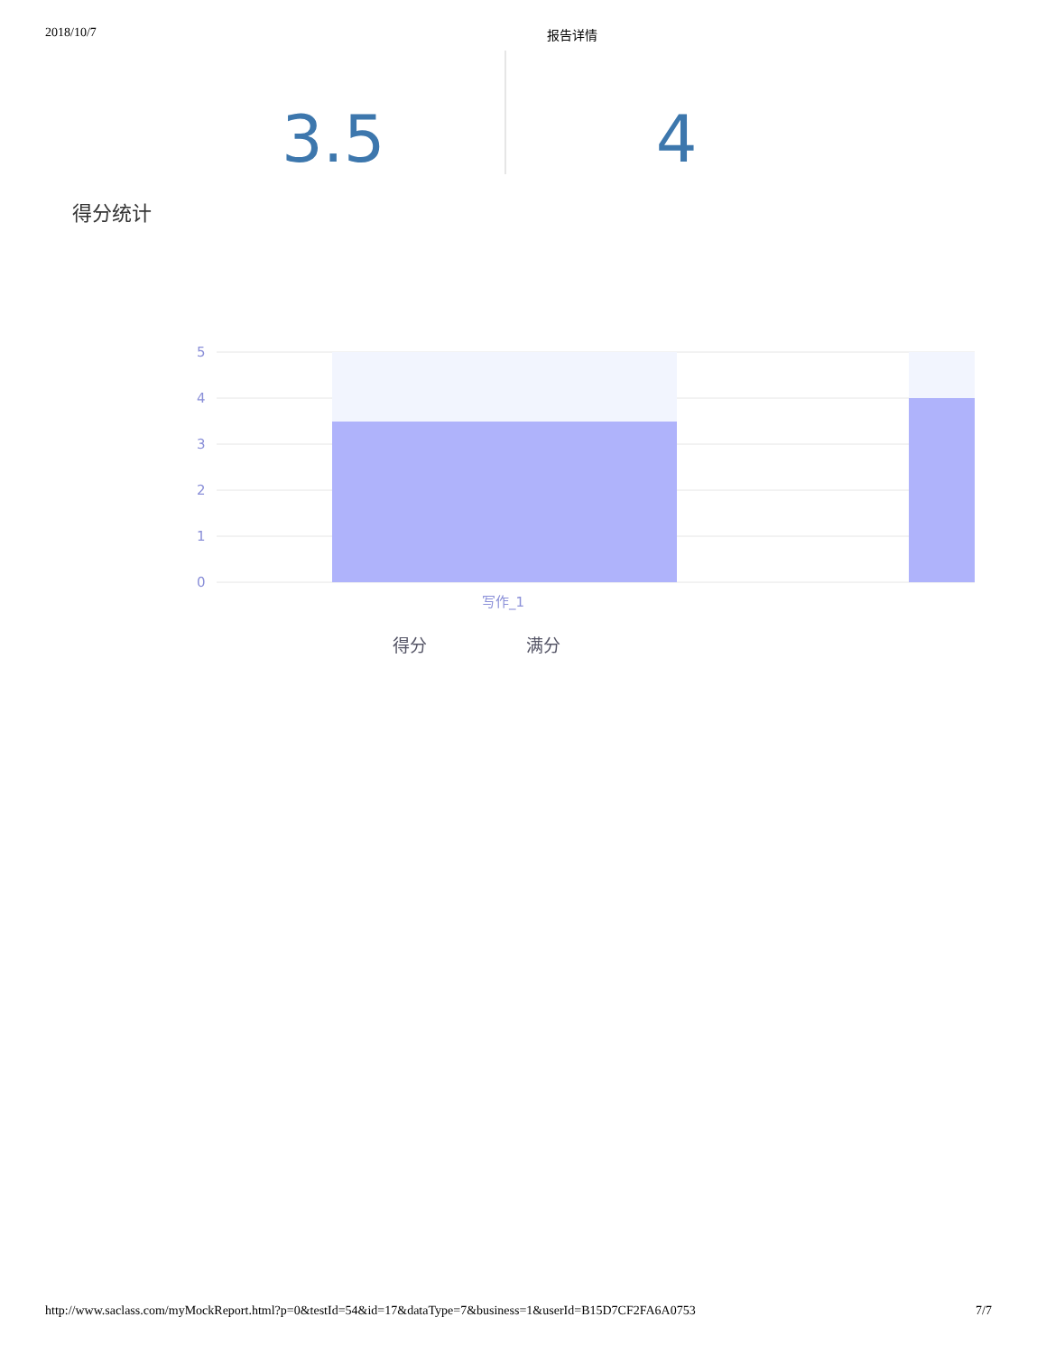2018/10/7 报告详情
3.5 4
得分统计
5
4
3
2
1
0
写作_1
得分 满分
http://www.saclass.com/myMockReport.html?p=0&testId=54&id=17&dataType=7&business=1&userId=B15D7CF2FA6A0753 7/7